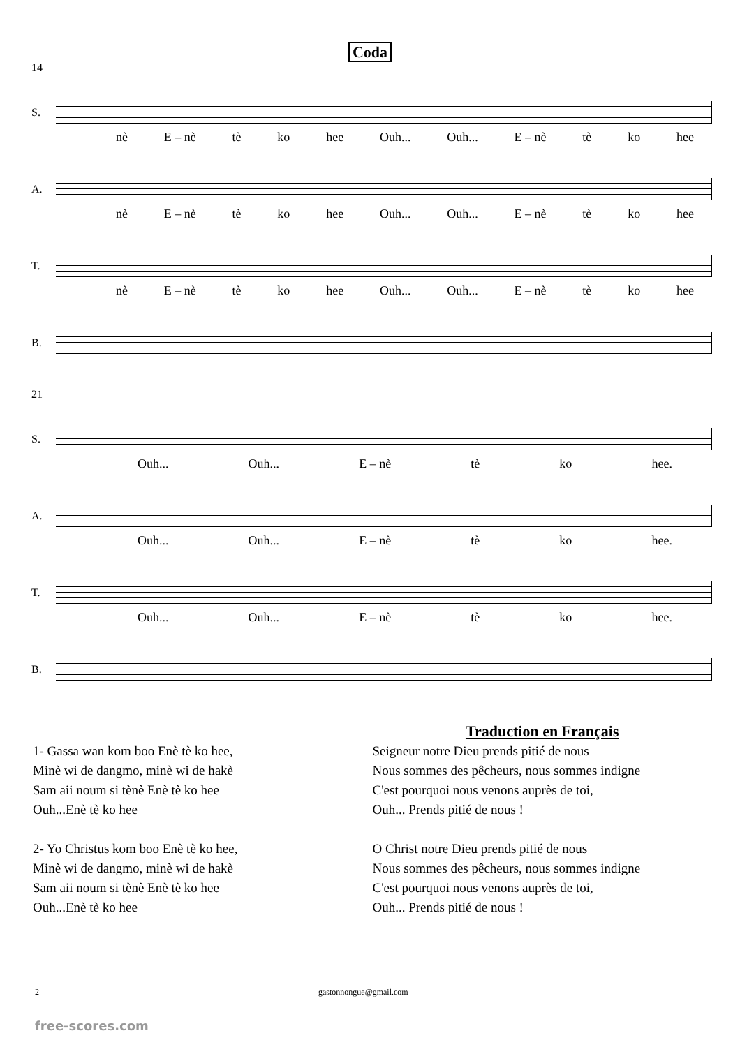Coda
14
S.
nè E – nè tè ko hee Ouh... Ouh... E – nè tè ko hee
A.
nè E – nè tè ko hee Ouh... Ouh... E – nè tè ko hee
T.
nè E – nè tè ko hee Ouh... Ouh... E – nè tè ko hee
B.
21
S.
Ouh... Ouh... E – nè tè ko hee.
A.
Ouh... Ouh... E – nè tè ko hee.
T.
Ouh... Ouh... E – nè tè ko hee.
B.
1- Gassa wan kom boo Enè tè ko hee,
Minè wi de dangmo, minè wi de hakè
Sam aii noum si tènè Enè tè ko hee
Ouh...Enè tè ko hee
2- Yo Christus kom boo Enè tè ko hee,
Minè wi de dangmo, minè wi de hakè
Sam aii noum si tènè Enè tè ko hee
Ouh...Enè tè ko hee
Traduction en Français
Seigneur notre Dieu prends pitié de nous
Nous sommes des pêcheurs, nous sommes indigne
C'est pourquoi nous venons auprès de toi,
Ouh... Prends pitié de nous !
O Christ notre Dieu prends pitié de nous
Nous sommes des pêcheurs, nous sommes indigne
C'est pourquoi nous venons auprès de toi,
Ouh... Prends pitié de nous !
2 gastonnongue@gmail.com
free-scores.com